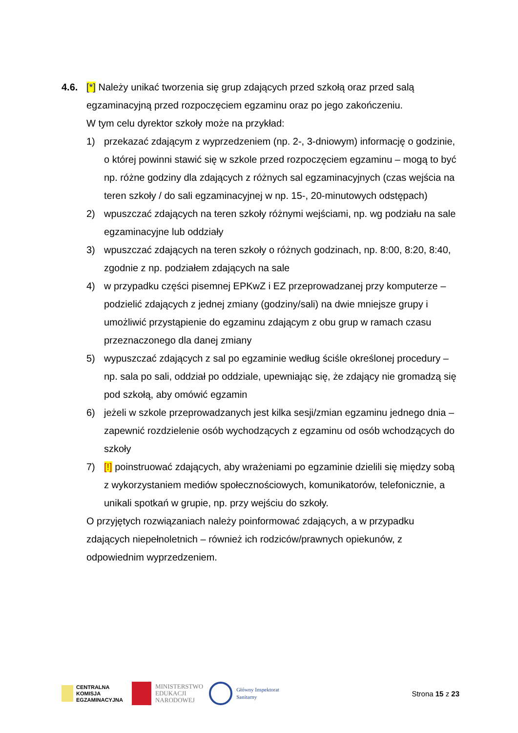4.6. [*] Należy unikać tworzenia się grup zdających przed szkołą oraz przed salą egzaminacyjną przed rozpoczęciem egzaminu oraz po jego zakończeniu.
W tym celu dyrektor szkoły może na przykład:
1) przekazać zdającym z wyprzedzeniem (np. 2-, 3-dniowym) informację o godzinie, o której powinni stawić się w szkole przed rozpoczęciem egzaminu – mogą to być np. różne godziny dla zdających z różnych sal egzaminacyjnych (czas wejścia na teren szkoły / do sali egzaminacyjnej w np. 15-, 20-minutowych odstępach)
2) wpuszczać zdających na teren szkoły różnymi wejściami, np. wg podziału na sale egzaminacyjne lub oddziały
3) wpuszczać zdających na teren szkoły o różnych godzinach, np. 8:00, 8:20, 8:40, zgodnie z np. podziałem zdających na sale
4) w przypadku części pisemnej EPKwZ i EZ przeprowadzanej przy komputerze – podzielić zdających z jednej zmiany (godziny/sali) na dwie mniejsze grupy i umożliwić przystąpienie do egzaminu zdającym z obu grup w ramach czasu przeznaczonego dla danej zmiany
5) wypuszczać zdających z sal po egzaminie według ściśle określonej procedury – np. sala po sali, oddział po oddziale, upewniając się, że zdający nie gromadzą się pod szkołą, aby omówić egzamin
6) jeżeli w szkole przeprowadzanych jest kilka sesji/zmian egzaminu jednego dnia – zapewnić rozdzielenie osób wychodzących z egzaminu od osób wchodzących do szkoły
7) [!] poinstruować zdających, aby wrażeniami po egzaminie dzielili się między sobą z wykorzystaniem mediów społecznościowych, komunikatorów, telefonicznie, a unikali spotkań w grupie, np. przy wejściu do szkoły.
O przyjętych rozwiązaniach należy poinformować zdających, a w przypadku zdających niepełnoletnich – również ich rodziców/prawnych opiekunów, z odpowiednim wyprzedzeniem.
CENTRALNA
KOMISJA
EGZAMINACYJNA
MINISTERSTWO
EDUKACJI
NARODOWEJ
Główny Inspektorat
Sanitarny
Strona 15 z 23